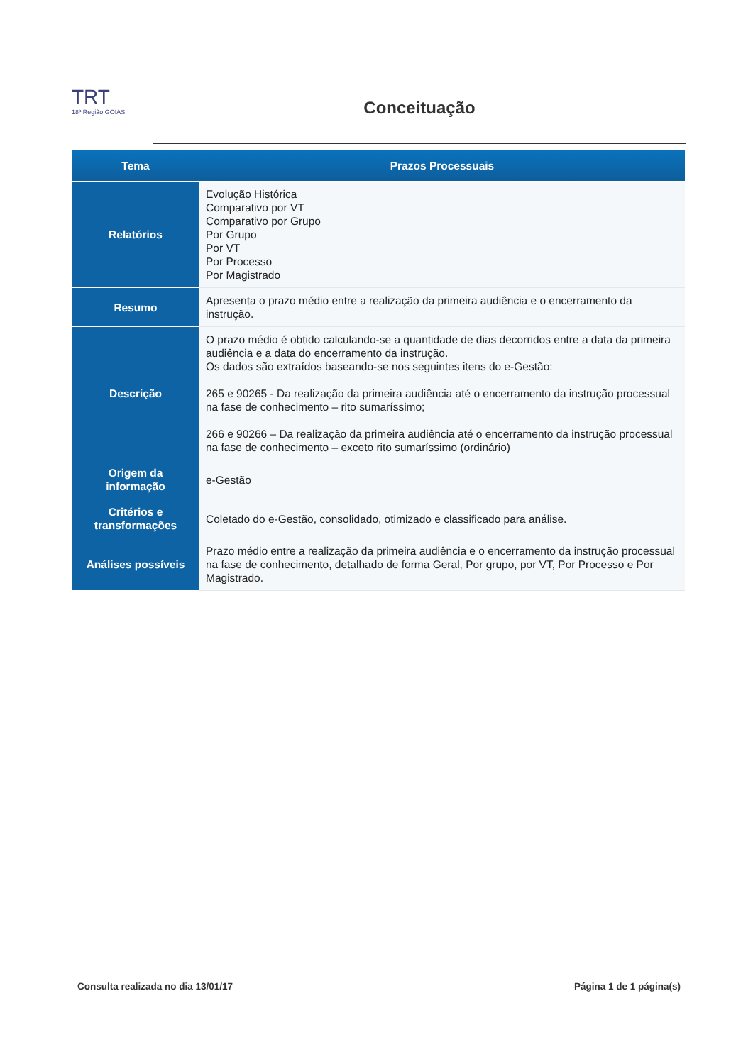TRT
18ª Região GOIÁS
Conceituação
| Tema | Prazos Processuais |
| --- | --- |
| Relatórios | Evolução Histórica Comparativo por VT Comparativo por Grupo Por Grupo Por VT Por Processo Por Magistrado |
| Resumo | Apresenta o prazo médio entre a realização da primeira audiência e o encerramento da instrução. |
| Descrição | O prazo médio é obtido calculando-se a quantidade de dias decorridos entre a data da primeira audiência e a data do encerramento da instrução. Os dados são extraídos baseando-se nos seguintes itens do e-Gestão: 265 e 90265 - Da realização da primeira audiência até o encerramento da instrução processual na fase de conhecimento – rito sumaríssimo; 266 e 90266 – Da realização da primeira audiência até o encerramento da instrução processual na fase de conhecimento – exceto rito sumaríssimo (ordinário) |
| Origem da informação | e-Gestão |
| Critérios e transformações | Coletado do e-Gestão, consolidado, otimizado e classificado para análise. |
| Análises possíveis | Prazo médio entre a realização da primeira audiência e o encerramento da instrução processual na fase de conhecimento, detalhado de forma Geral, Por grupo, por VT, Por Processo e Por Magistrado. |
Consulta realizada no dia 13/01/17 Página 1 de 1 página(s)